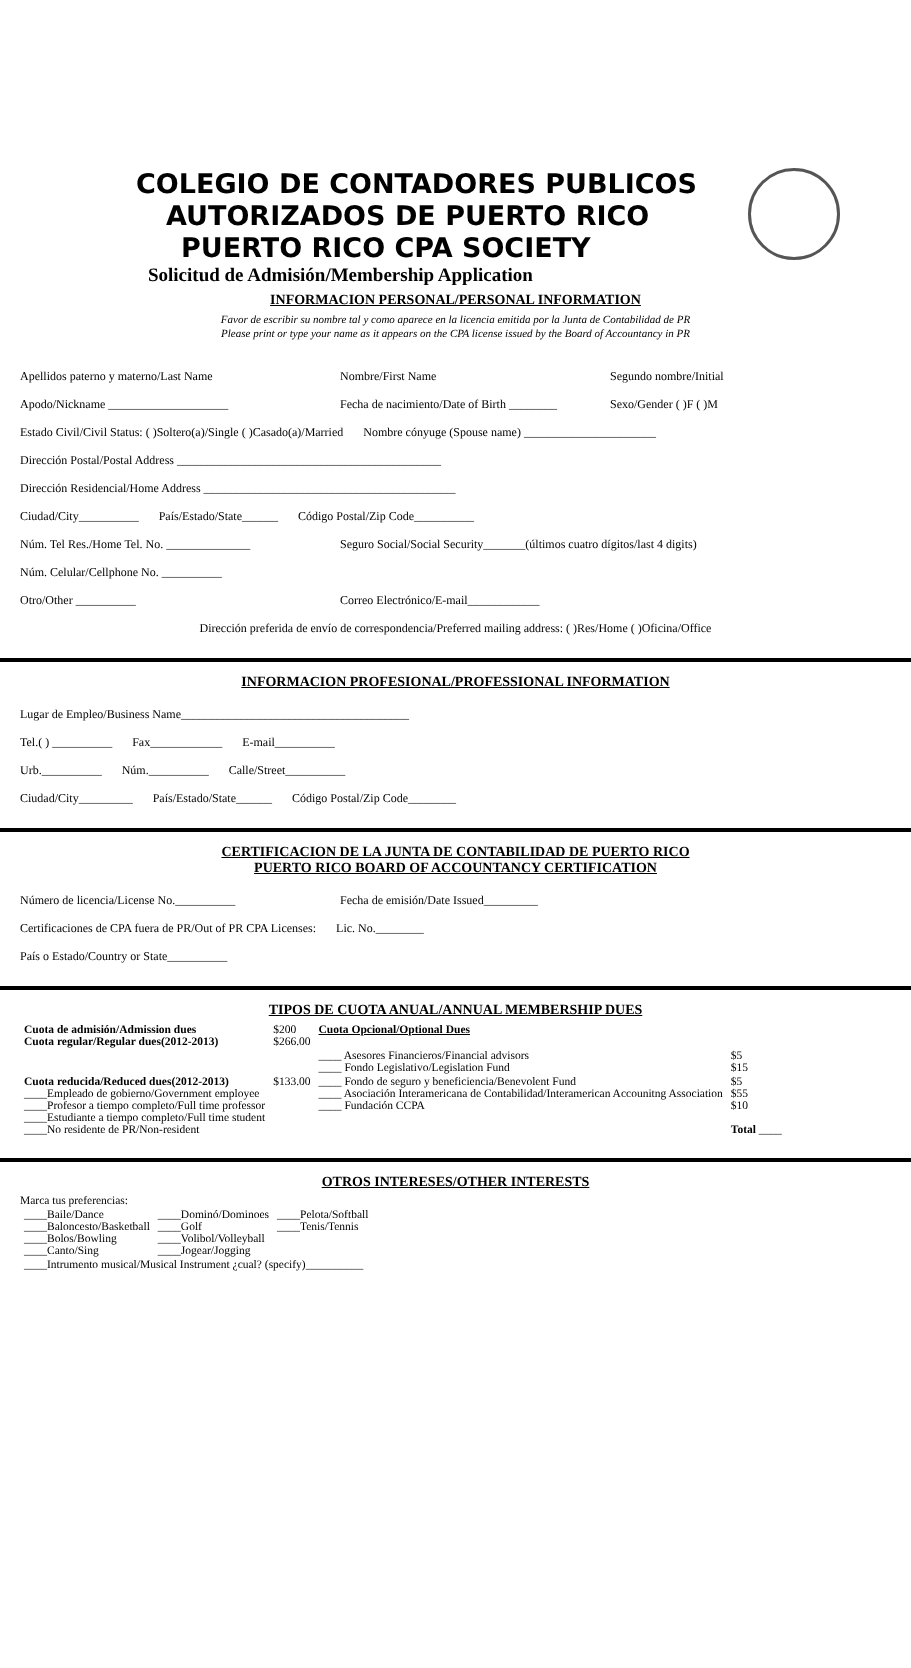COLEGIO DE CONTADORES PUBLICOS
AUTORIZADOS DE PUERTO RICO
PUERTO RICO CPA SOCIETY
Solicitud de Admisión/Membership Application
INFORMACION PERSONAL/PERSONAL INFORMATION
Favor de escribir su nombre tal y como aparece en la licencia emitida por la Junta de Contabilidad de PR
Please print or type your name as it appears on the CPA license issued by the Board of Accountancy in PR
Apellidos paterno y materno/Last Name Nombre/First Name Segundo nombre/Initial
Apodo/Nickname ____________________ Fecha de nacimiento/Date of Birth ________ Sexo/Gender ( )F ( )M
Estado Civil/Civil Status: ( )Soltero(a)/Single ( )Casado(a)/Married Nombre cónyuge (Spouse name) ______________________
Dirección Postal/Postal Address ____________________________________________
Dirección Residencial/Home Address __________________________________________
Ciudad/City__________ País/Estado/State______ Código Postal/Zip Code__________
Núm. Tel Res./Home Tel. No. ______________ Seguro Social/Social Security_______(últimos cuatro dígitos/last 4 digits)
Núm. Celular/Cellphone No. __________
Otro/Other __________ Correo Electrónico/E-mail____________
Dirección preferida de envío de correspondencia/Preferred mailing address: ( )Res/Home ( )Oficina/Office
INFORMACION PROFESIONAL/PROFESSIONAL INFORMATION
Lugar de Empleo/Business Name______________________________________
Tel.( ) __________ Fax____________ E-mail__________
Urb.__________ Núm.__________ Calle/Street__________
Ciudad/City_________ País/Estado/State______ Código Postal/Zip Code________
CERTIFICACION DE LA JUNTA DE CONTABILIDAD DE PUERTO RICO
PUERTO RICO BOARD OF ACCOUNTANCY CERTIFICATION
Número de licencia/License No.__________ Fecha de emisión/Date Issued_________
Certificaciones de CPA fuera de PR/Out of PR CPA Licenses: Lic. No.________
País o Estado/Country or State__________
TIPOS DE CUOTA ANUAL/ANNUAL MEMBERSHIP DUES
| Cuota de admisión/Admission dues Cuota regular/Regular dues(2012-2013) | $200 $266.00 | Cuota Opcional/Optional Dues | |
| | | ____ Asesores Financieros/Financial advisors ____ Fondo Legislativo/Legislation Fund | $5 $15 |
| Cuota reducida/Reduced dues(2012-2013) ____Empleado de gobierno/Government employee ____Profesor a tiempo completo/Full time professor ____Estudiante a tiempo completo/Full time student ____No residente de PR/Non-resident | $133.00 | ____ Fondo de seguro y beneficiencia/Benevolent Fund ____ Asociación Interamericana de Contabilidad/Interamerican Accounitng Association ____ Fundación CCPA | $5 $55 $10 Total ____ |
OTROS INTERESES/OTHER INTERESTS
Marca tus preferencias:
| ____Baile/Dance ____Baloncesto/Basketball ____Bolos/Bowling ____Canto/Sing | ____Dominó/Dominoes ____Golf ____Volibol/Volleyball ____Jogear/Jogging | ____Pelota/Softball ____Tenis/Tennis |
| ____Intrumento musical/Musical Instrument ¿cual? (specify)__________ | | |